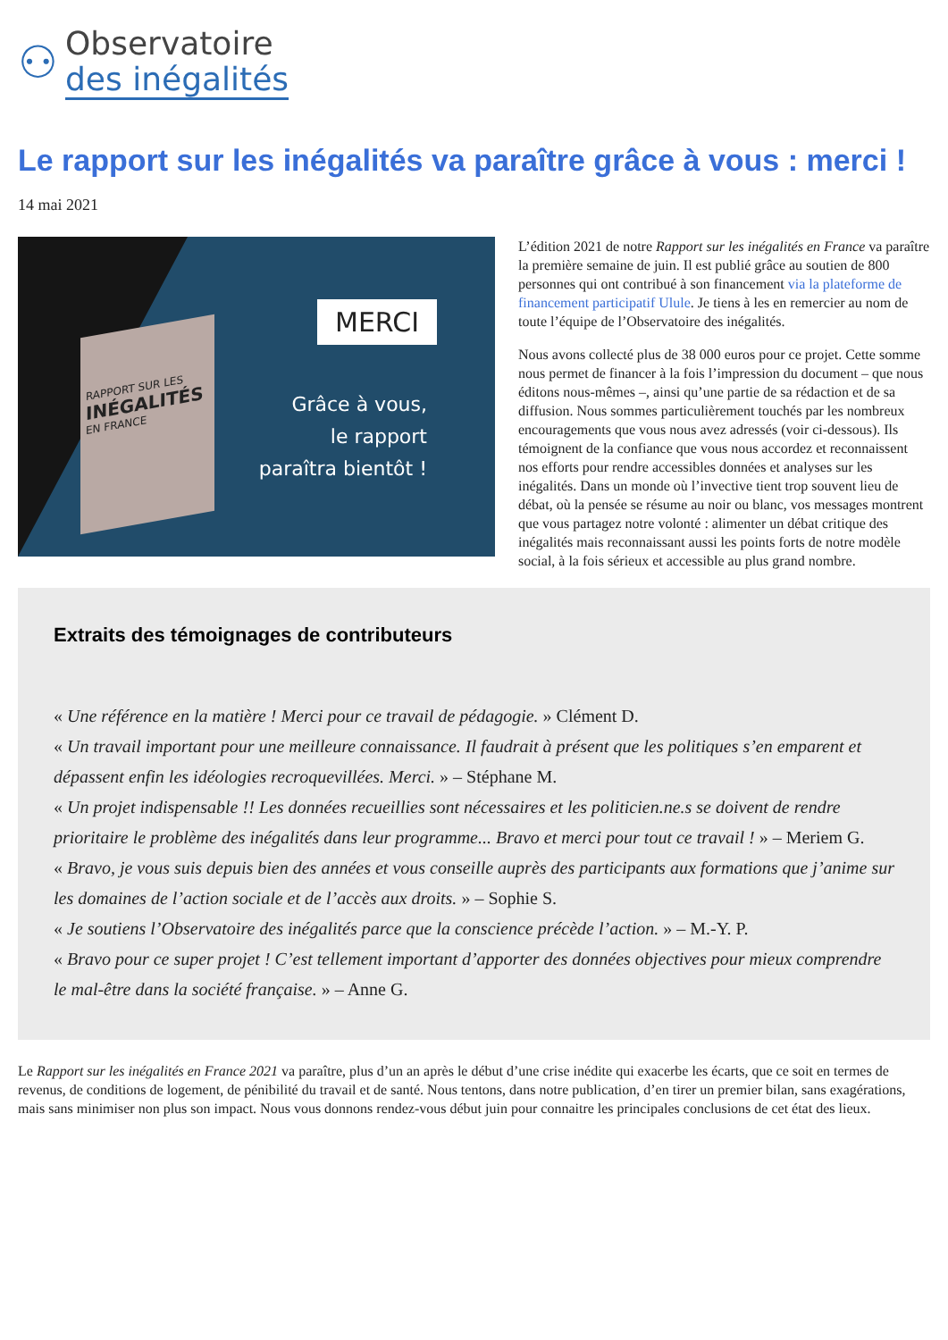⚇
Observatoire
des inégalités
Le rapport sur les inégalités va paraître grâce à vous : merci !
14 mai 2021
RAPPORT SUR LES
INÉGALITÉS
EN FRANCE
MERCI
Grâce à vous,
le rapport
paraîtra bientôt !
L’édition 2021 de notre Rapport sur les inégalités en France va paraître la première semaine de juin. Il est publié grâce au soutien de 800 personnes qui ont contribué à son financement via la plateforme de financement participatif Ulule. Je tiens à les en remercier au nom de toute l’équipe de l’Observatoire des inégalités.
Nous avons collecté plus de 38 000 euros pour ce projet. Cette somme nous permet de financer à la fois l’impression du document – que nous éditons nous-mêmes –, ainsi qu’une partie de sa rédaction et de sa diffusion. Nous sommes particulièrement touchés par les nombreux encouragements que vous nous avez adressés (voir ci-dessous). Ils témoignent de la confiance que vous nous accordez et reconnaissent nos efforts pour rendre accessibles données et analyses sur les inégalités. Dans un monde où l’invective tient trop souvent lieu de débat, où la pensée se résume au noir ou blanc, vos messages montrent que vous partagez notre volonté : alimenter un débat critique des inégalités mais reconnaissant aussi les points forts de notre modèle social, à la fois sérieux et accessible au plus grand nombre.
Extraits des témoignages de contributeurs
« Une référence en la matière ! Merci pour ce travail de pédagogie. » Clément D.
« Un travail important pour une meilleure connaissance. Il faudrait à présent que les politiques s’en emparent et dépassent enfin les idéologies recroquevillées. Merci. » – Stéphane M.
« Un projet indispensable !! Les données recueillies sont nécessaires et les politicien.ne.s se doivent de rendre prioritaire le problème des inégalités dans leur programme... Bravo et merci pour tout ce travail ! » – Meriem G.
« Bravo, je vous suis depuis bien des années et vous conseille auprès des participants aux formations que j’anime sur les domaines de l’action sociale et de l’accès aux droits. » – Sophie S.
« Je soutiens l’Observatoire des inégalités parce que la conscience précède l’action. » – M.-Y. P.
« Bravo pour ce super projet ! C’est tellement important d’apporter des données objectives pour mieux comprendre le mal-être dans la société française. » – Anne G.
Le Rapport sur les inégalités en France 2021 va paraître, plus d’un an après le début d’une crise inédite qui exacerbe les écarts, que ce soit en termes de revenus, de conditions de logement, de pénibilité du travail et de santé. Nous tentons, dans notre publication, d’en tirer un premier bilan, sans exagérations, mais sans minimiser non plus son impact. Nous vous donnons rendez-vous début juin pour connaitre les principales conclusions de cet état des lieux.